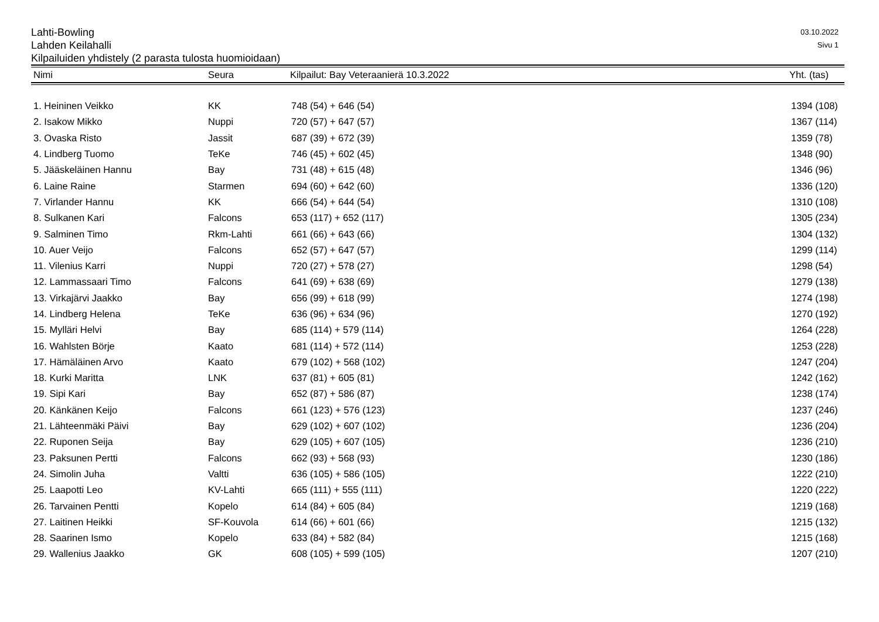Lahti-Bowling
Lahden Keilahalli
Kilpailuiden yhdistely (2 parasta tulosta huomioidaan)
03.10.2022
Sivu 1
| Nimi | Seura | Kilpailut: Bay Veteraanierä 10.3.2022 | Yht. (tas) |
| --- | --- | --- | --- |
| 1. Heininen Veikko | KK | 748 (54) + 646 (54) | 1394 (108) |
| 2. Isakow Mikko | Nuppi | 720 (57) + 647 (57) | 1367 (114) |
| 3. Ovaska Risto | Jassit | 687 (39) + 672 (39) | 1359 (78) |
| 4. Lindberg Tuomo | TeKe | 746 (45) + 602 (45) | 1348 (90) |
| 5. Jääskeläinen Hannu | Bay | 731 (48) + 615 (48) | 1346 (96) |
| 6. Laine Raine | Starmen | 694 (60) + 642 (60) | 1336 (120) |
| 7. Virlander Hannu | KK | 666 (54) + 644 (54) | 1310 (108) |
| 8. Sulkanen Kari | Falcons | 653 (117) + 652 (117) | 1305 (234) |
| 9. Salminen Timo | Rkm-Lahti | 661 (66) + 643 (66) | 1304 (132) |
| 10. Auer Veijo | Falcons | 652 (57) + 647 (57) | 1299 (114) |
| 11. Vilenius Karri | Nuppi | 720 (27) + 578 (27) | 1298 (54) |
| 12. Lammassaari Timo | Falcons | 641 (69) + 638 (69) | 1279 (138) |
| 13. Virkajärvi Jaakko | Bay | 656 (99) + 618 (99) | 1274 (198) |
| 14. Lindberg Helena | TeKe | 636 (96) + 634 (96) | 1270 (192) |
| 15. Mylläri Helvi | Bay | 685 (114) + 579 (114) | 1264 (228) |
| 16. Wahlsten Börje | Kaato | 681 (114) + 572 (114) | 1253 (228) |
| 17. Hämäläinen Arvo | Kaato | 679 (102) + 568 (102) | 1247 (204) |
| 18. Kurki Maritta | LNK | 637 (81) + 605 (81) | 1242 (162) |
| 19. Sipi Kari | Bay | 652 (87) + 586 (87) | 1238 (174) |
| 20. Känkänen Keijo | Falcons | 661 (123) + 576 (123) | 1237 (246) |
| 21. Lähteenmäki Päivi | Bay | 629 (102) + 607 (102) | 1236 (204) |
| 22. Ruponen Seija | Bay | 629 (105) + 607 (105) | 1236 (210) |
| 23. Paksunen Pertti | Falcons | 662 (93) + 568 (93) | 1230 (186) |
| 24. Simolin Juha | Valtti | 636 (105) + 586 (105) | 1222 (210) |
| 25. Laapotti Leo | KV-Lahti | 665 (111) + 555 (111) | 1220 (222) |
| 26. Tarvainen Pentti | Kopelo | 614 (84) + 605 (84) | 1219 (168) |
| 27. Laitinen Heikki | SF-Kouvola | 614 (66) + 601 (66) | 1215 (132) |
| 28. Saarinen Ismo | Kopelo | 633 (84) + 582 (84) | 1215 (168) |
| 29. Wallenius Jaakko | GK | 608 (105) + 599 (105) | 1207 (210) |